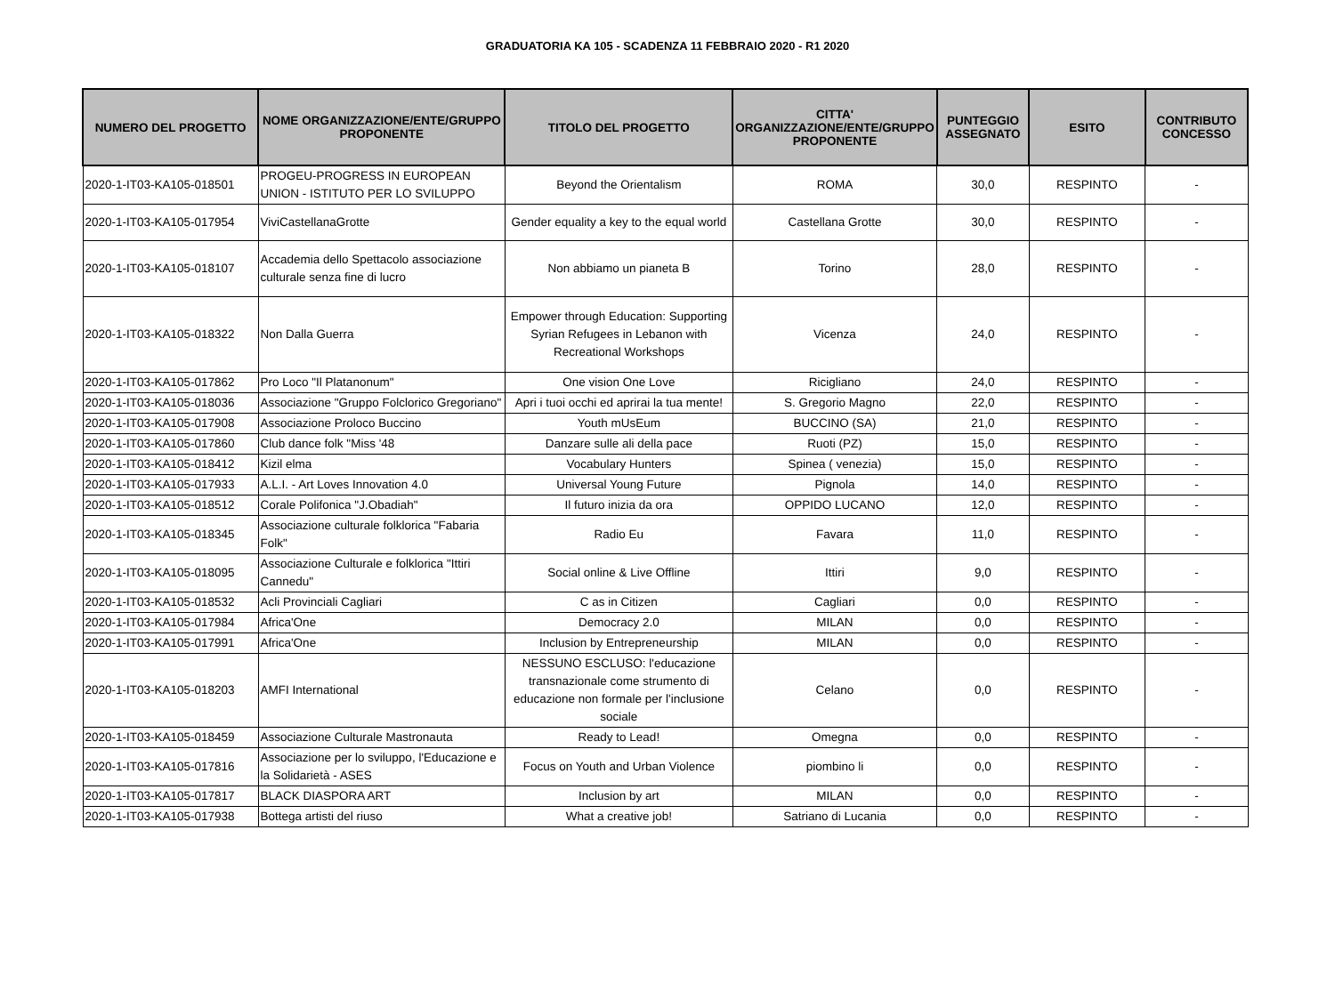GRADUATORIA KA 105 - SCADENZA 11 FEBBRAIO 2020 - R1 2020
| NUMERO DEL PROGETTO | NOME ORGANIZZAZIONE/ENTE/GRUPPO PROPONENTE | TITOLO DEL PROGETTO | CITTA' ORGANIZZAZIONE/ENTE/GRUPPO PROPONENTE | PUNTEGGIO ASSEGNATO | ESITO | CONTRIBUTO CONCESSO |
| --- | --- | --- | --- | --- | --- | --- |
| 2020-1-IT03-KA105-018501 | PROGEU-PROGRESS IN EUROPEAN UNION - ISTITUTO PER LO SVILUPPO | Beyond the Orientalism | ROMA | 30,0 | RESPINTO | - |
| 2020-1-IT03-KA105-017954 | ViviCastellanaGrotte | Gender equality a key to the equal world | Castellana Grotte | 30,0 | RESPINTO | - |
| 2020-1-IT03-KA105-018107 | Accademia dello Spettacolo associazione culturale senza fine di lucro | Non abbiamo un pianeta B | Torino | 28,0 | RESPINTO | - |
| 2020-1-IT03-KA105-018322 | Non Dalla Guerra | Empower through Education: Supporting Syrian Refugees in Lebanon with Recreational Workshops | Vicenza | 24,0 | RESPINTO | - |
| 2020-1-IT03-KA105-017862 | Pro Loco "Il Platanonum" | One vision One Love | Ricigliano | 24,0 | RESPINTO | - |
| 2020-1-IT03-KA105-018036 | Associazione "Gruppo Folclorico Gregoriano" | Apri i tuoi occhi ed aprirai la tua mente! | S. Gregorio Magno | 22,0 | RESPINTO | - |
| 2020-1-IT03-KA105-017908 | Associazione Proloco Buccino | Youth mUsEum | BUCCINO (SA) | 21,0 | RESPINTO | - |
| 2020-1-IT03-KA105-017860 | Club dance folk "Miss '48 | Danzare sulle ali della pace | Ruoti (PZ) | 15,0 | RESPINTO | - |
| 2020-1-IT03-KA105-018412 | Kizil elma | Vocabulary Hunters | Spinea ( venezia) | 15,0 | RESPINTO | - |
| 2020-1-IT03-KA105-017933 | A.L.I. - Art Loves Innovation 4.0 | Universal Young Future | Pignola | 14,0 | RESPINTO | - |
| 2020-1-IT03-KA105-018512 | Corale Polifonica "J.Obadiah" | Il futuro inizia da ora | OPPIDO LUCANO | 12,0 | RESPINTO | - |
| 2020-1-IT03-KA105-018345 | Associazione culturale folklorica "Fabaria Folk" | Radio Eu | Favara | 11,0 | RESPINTO | - |
| 2020-1-IT03-KA105-018095 | Associazione Culturale e folklorica "Ittiri Cannedu" | Social online & Live Offline | Ittiri | 9,0 | RESPINTO | - |
| 2020-1-IT03-KA105-018532 | Acli Provinciali Cagliari | C as in Citizen | Cagliari | 0,0 | RESPINTO | - |
| 2020-1-IT03-KA105-017984 | Africa'One | Democracy 2.0 | MILAN | 0,0 | RESPINTO | - |
| 2020-1-IT03-KA105-017991 | Africa'One | Inclusion by Entrepreneurship | MILAN | 0,0 | RESPINTO | - |
| 2020-1-IT03-KA105-018203 | AMFI International | NESSUNO ESCLUSO: l'educazione transnazionale come strumento di educazione non formale per l'inclusione sociale | Celano | 0,0 | RESPINTO | - |
| 2020-1-IT03-KA105-018459 | Associazione Culturale Mastronauta | Ready to Lead! | Omegna | 0,0 | RESPINTO | - |
| 2020-1-IT03-KA105-017816 | Associazione per lo sviluppo, l'Educazione e la Solidarietà - ASES | Focus on Youth and Urban Violence | piombino li | 0,0 | RESPINTO | - |
| 2020-1-IT03-KA105-017817 | BLACK DIASPORA ART | Inclusion by art | MILAN | 0,0 | RESPINTO | - |
| 2020-1-IT03-KA105-017938 | Bottega artisti del riuso | What a creative job! | Satriano di Lucania | 0,0 | RESPINTO | - |